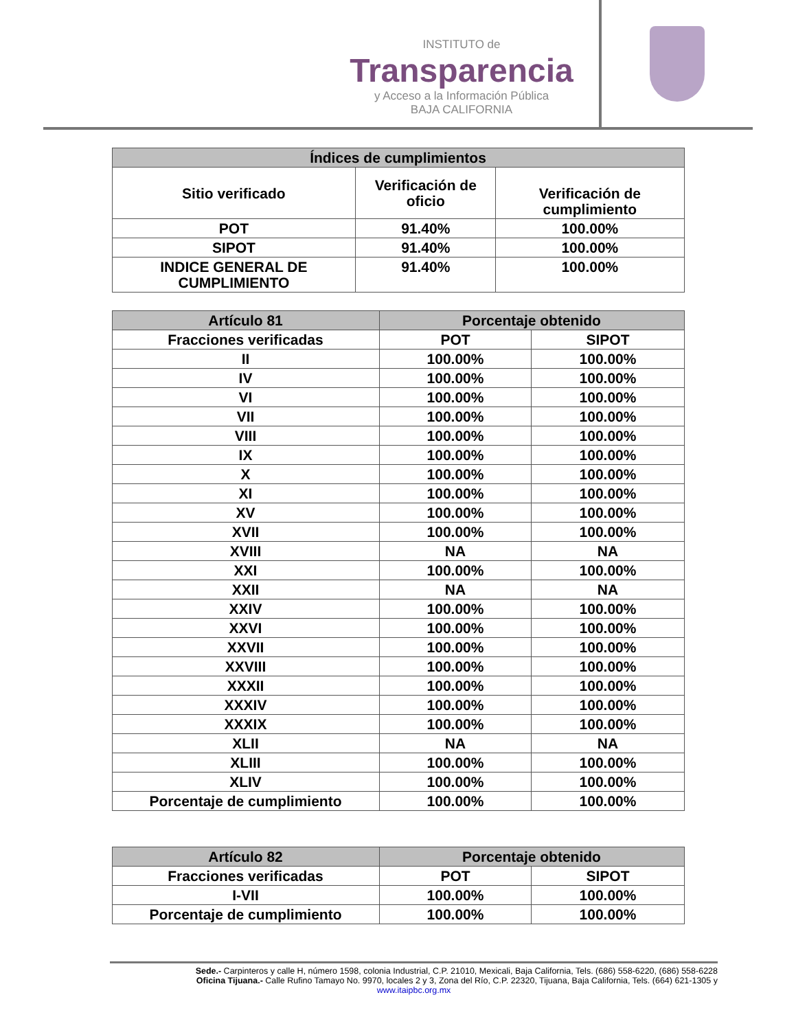INSTITUTO de
Transparencia
y Acceso a la Información Pública
BAJA CALIFORNIA
| Índices de cumplimientos | | |
| --- | --- | --- |
| Sitio verificado | Verificación de oficio | Verificación de cumplimiento |
| POT | 91.40% | 100.00% |
| SIPOT | 91.40% | 100.00% |
| INDICE GENERAL DE CUMPLIMIENTO | 91.40% | 100.00% |
| Artículo 81 | Porcentaje obtenido | |
| --- | --- | --- |
| Fracciones verificadas | POT | SIPOT |
| II | 100.00% | 100.00% |
| IV | 100.00% | 100.00% |
| VI | 100.00% | 100.00% |
| VII | 100.00% | 100.00% |
| VIII | 100.00% | 100.00% |
| IX | 100.00% | 100.00% |
| X | 100.00% | 100.00% |
| XI | 100.00% | 100.00% |
| XV | 100.00% | 100.00% |
| XVII | 100.00% | 100.00% |
| XVIII | NA | NA |
| XXI | 100.00% | 100.00% |
| XXII | NA | NA |
| XXIV | 100.00% | 100.00% |
| XXVI | 100.00% | 100.00% |
| XXVII | 100.00% | 100.00% |
| XXVIII | 100.00% | 100.00% |
| XXXII | 100.00% | 100.00% |
| XXXIV | 100.00% | 100.00% |
| XXXIX | 100.00% | 100.00% |
| XLII | NA | NA |
| XLIII | 100.00% | 100.00% |
| XLIV | 100.00% | 100.00% |
| Porcentaje de cumplimiento | 100.00% | 100.00% |
| Artículo 82 | Porcentaje obtenido | |
| --- | --- | --- |
| Fracciones verificadas | POT | SIPOT |
| I-VII | 100.00% | 100.00% |
| Porcentaje de cumplimiento | 100.00% | 100.00% |
Sede.- Carpinteros y calle H, número 1598, colonia Industrial, C.P. 21010, Mexicali, Baja California, Tels. (686) 558-6220, (686) 558-6228
Oficina Tijuana.- Calle Rufino Tamayo No. 9970, locales 2 y 3, Zona del Río, C.P. 22320, Tijuana, Baja California, Tels. (664) 621-1305 y
www.itaipbc.org.mx